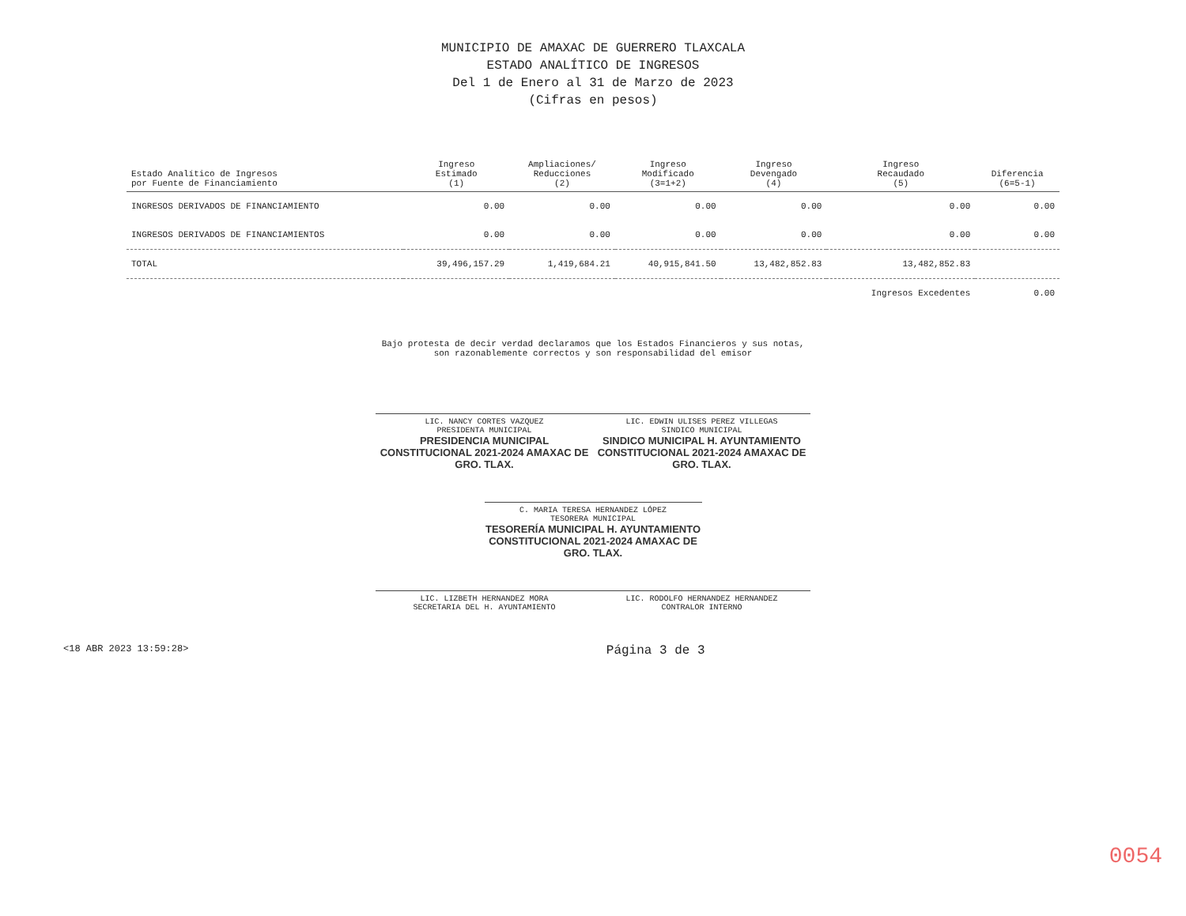MUNICIPIO DE AMAXAC DE GUERRERO TLAXCALA
ESTADO ANALÍTICO DE INGRESOS
Del 1 de Enero al 31 de Marzo de 2023
(Cifras en pesos)
| Estado Analítico de Ingresos por Fuente de Financiamiento | Ingreso Estimado (1) | Ampliaciones/ Reducciones (2) | Ingreso Modificado (3=1+2) | Ingreso Devengado (4) | Ingreso Recaudado (5) | Diferencia (6=5-1) |
| --- | --- | --- | --- | --- | --- | --- |
| INGRESOS DERIVADOS DE FINANCIAMIENTO | 0.00 | 0.00 | 0.00 | 0.00 | 0.00 | 0.00 |
| INGRESOS DERIVADOS DE FINANCIAMIENTOS | 0.00 | 0.00 | 0.00 | 0.00 | 0.00 | 0.00 |
| TOTAL | 39,496,157.29 | 1,419,684.21 | 40,915,841.50 | 13,482,852.83 | 13,482,852.83 | |
| | | | | | Ingresos Excedentes | 0.00 |
Bajo protesta de decir verdad declaramos que los Estados Financieros y sus notas, son razonablemente correctos y son responsabilidad del emisor
LIC. NANCY CORTES VAZQUEZ
PRESIDENTA MUNICIPAL
PRESIDENCIA MUNICIPAL CONSTITUCIONAL 2021-2024 AMAXAC DE GRO. TLAX.
LIC. EDWIN ULISES PEREZ VILLEGAS
SINDICO MUNICIPAL
SINDICO MUNICIPAL H. AYUNTAMIENTO CONSTITUCIONAL 2021-2024 AMAXAC DE GRO. TLAX.
C. MARIA TERESA HERNANDEZ LÓPEZ
TESORERA MUNICIPAL
TESORERÍA MUNICIPAL H. AYUNTAMIENTO CONSTITUCIONAL 2021-2024 AMAXAC DE GRO. TLAX.
LIC. LIZBETH HERNANDEZ MORA
SECRETARIA DEL H. AYUNTAMIENTO
LIC. RODOLFO HERNANDEZ HERNANDEZ
CONTRALOR INTERNO
<18 ABR 2023 13:59:28> Página 3 de 3
0054